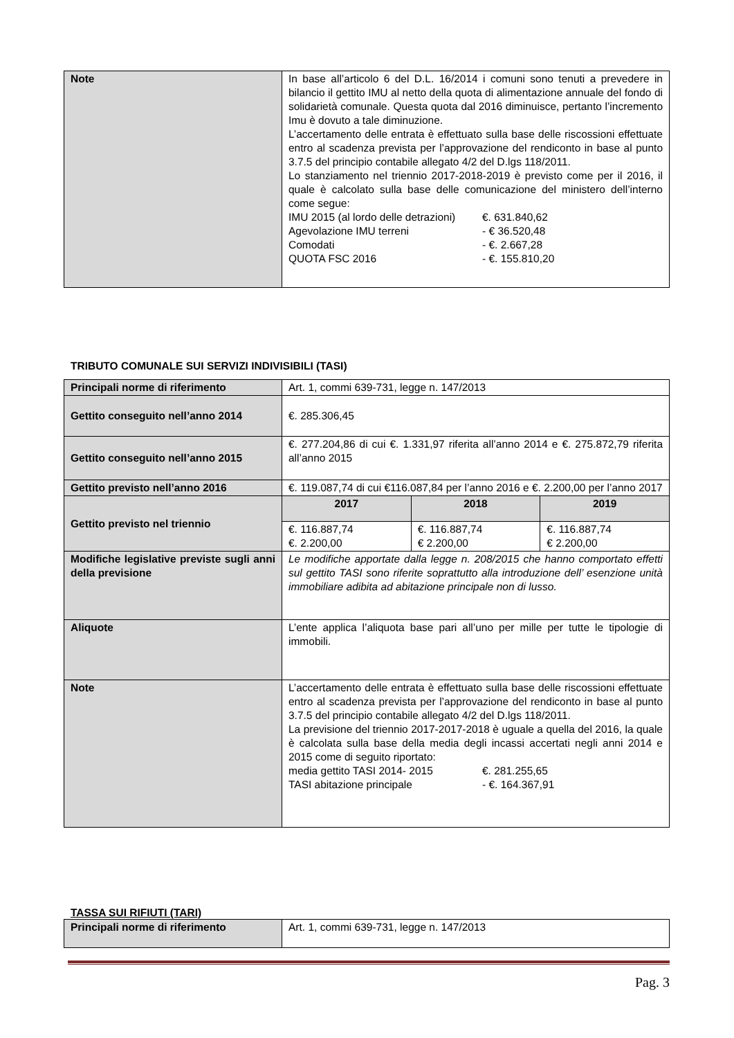| Note | In base all’articolo 6 del D.L. 16/2014 i comuni sono tenuti a prevedere in bilancio il gettito IMU al netto della quota di alimentazione annuale del fondo di solidarietà comunale. Questa quota dal 2016 diminuisce, pertanto l’incremento Imu è dovuto a tale diminuzione. L’accertamento delle entrata è effettuato sulla base delle riscossioni effettuate entro al scadenza prevista per l’approvazione del rendiconto in base al punto 3.7.5 del principio contabile allegato 4/2 del D.lgs 118/2011. Lo stanziamento nel triennio 2017-2018-2019 è previsto come per il 2016, il quale è calcolato sulla base delle comunicazione del ministero dell’interno come segue: IMU 2015 (al lordo delle detrazioni) €. 631.840,62 Agevolazione IMU terreni - € 36.520,48 Comodati - €. 2.667,28 QUOTA FSC 2016 - €. 155.810,20 |
TRIBUTO COMUNALE SUI SERVIZI INDIVISIBILI (TASI)
| Principali norme di riferimento | Art. 1, commi 639-731, legge n. 147/2013 | | |
| Gettito conseguito nell’anno 2014 | €. 285.306,45 | | |
| Gettito conseguito nell’anno 2015 | €. 277.204,86 di cui €. 1.331,97 riferita all’anno 2014 e €. 275.872,79 riferita all’anno 2015 | | |
| Gettito previsto nell’anno 2016 | €. 119.087,74 di cui €116.087,84 per l’anno 2016 e €. 2.200,00 per l’anno 2017 | | |
| Gettito previsto nel triennio | 2017 | 2018 | 2019 |
| | €. 116.887,74 €. 2.200,00 | €. 116.887,74 € 2.200,00 | €. 116.887,74 € 2.200,00 |
| Modifiche legislative previste sugli anni della previsione | Le modifiche apportate dalla legge n. 208/2015 che hanno comportato effetti sul gettito TASI sono riferite soprattutto alla introduzione dell’ esenzione unità immobiliare adibita ad abitazione principale non di lusso. | | |
| Aliquote | L’ente applica l’aliquota base pari all’uno per mille per tutte le tipologie di immobili. | | |
| Note | L’accertamento delle entrata è effettuato sulla base delle riscossioni effettuate entro al scadenza prevista per l’approvazione del rendiconto in base al punto 3.7.5 del principio contabile allegato 4/2 del D.lgs 118/2011. La previsione del triennio 2017-2017-2018 è uguale a quella del 2016, la quale è calcolata sulla base della media degli incassi accertati negli anni 2014 e 2015 come di seguito riportato: media gettito TASI 2014- 2015 €. 281.255,65 TASI abitazione principale - €. 164.367,91 | | |
TASSA SUI RIFIUTI (TARI)
| Principali norme di riferimento | Art. 1, commi 639-731, legge n. 147/2013 |
Pag. 3